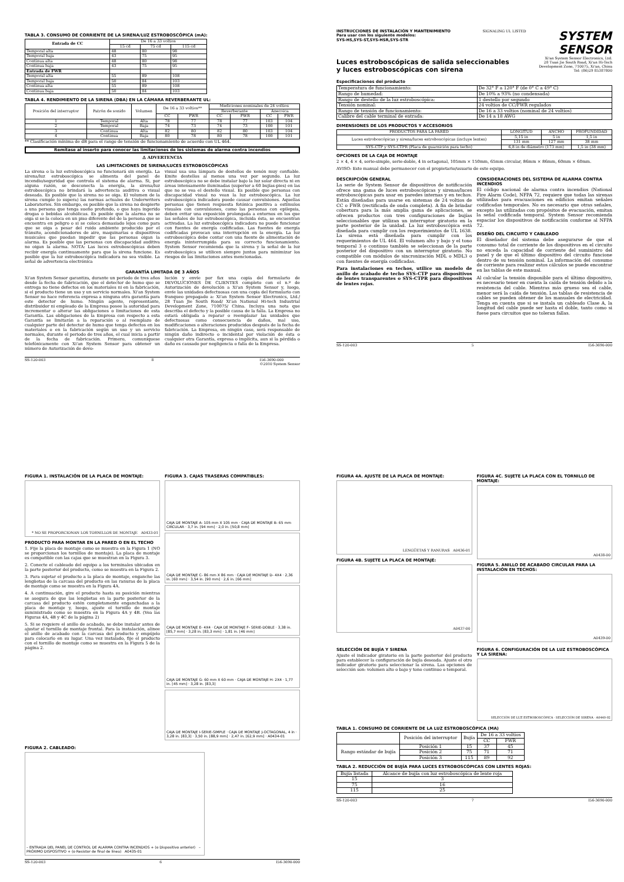TABLA 3. CONSUMO DE CORRIENTE DE LA SIRENA/LUZ ESTROBOSCÓPICA (mA):
| Entrada de CC | De 16 a 33 voltios | | |
| --- | --- | --- | --- |
| | 15 cd | 75 cd | 115 cd |
| Temporal alta | 48 | 80 | 98 |
| Temporal baja | 43 | 75 | 95 |
| Continua alta | 48 | 80 | 98 |
| Continua baja | 43 | 75 | 95 |
| Entrada de FWR | | | |
| Temporal alta | 55 | 89 | 108 |
| Temporal baja | 50 | 84 | 103 |
| Continua alta | 55 | 89 | 108 |
| Continua baja | 50 | 84 | 103 |
TABLA 4. RENDIMIENTO DE LA SIRENA (DBA) EN LA CÁMARA REVERBERANTE UL:
| Posición del interruptor | Patrón de sonido | Volumen | De 16 a 33 voltios** | | Mediciones nominales de 24 voltios | | | |
| --- | --- | --- | --- | --- | --- | --- | --- | --- |
| | | | | | Reverberante | | Anecoica | |
| | | | CC | FWR | CC | FWR | CC | FWR |
| 1 | Temporal | Alta | 78 | 77 | 78 | 77 | 103 | 104 |
| 2 | Temporal | Baja | 74 | 73 | 74 | 73 | 100 | 101 |
| 3 | Continua | Alta | 82 | 80 | 82 | 80 | 103 | 104 |
| 4 | Continua | Baja | 80 | 78 | 80 | 78 | 100 | 101 |
** Clasificación mínima de dB para el rango de tensión de funcionamiento de acuerdo con UL 464.
Remítase al inserto para conocer las limitaciones de los sistemas de alarma contra incendios
⚠ ADVERTENCIA
LAS LIMITACIONES DE SIRENA/LUCES ESTROBOSCÓPICAS
La sirena o la luz estroboscópica no funcionará sin energía. La sirena/luz estroboscópica se alimenta del panel de incendio/seguridad que controla el sistema de alarma. Si, por alguna razón, se desconecta la energía, la sirena/luz estroboscópica no brindará la advertencia auditiva o visual deseada. Es posible que la sirena no se oiga. El volumen de la sirena cumple (o supera) las normas actuales de Underwriters Laboratories. Sin embargo, es posible que la sirena no despierte a una persona que tenga sueño profundo, o que haya ingerido drogas o bebidas alcohólicas. Es posible que la alarma no se oiga si se la coloca en un piso diferente del de la persona que se encuentra en peligro o si se coloca demasiado lejos como para que se oiga a pesar del ruido ambiente producido por el tránsito, acondicionadores de aire, maquinarias o dispositivos musicales que puedan impedir que las personas oigan la alarma. Es posible que las personas con discapacidad auditiva no oigan la alarma. NOTA: Las luces estroboscópicas deben recibir energía continuamente para que la sirena funcione. Es posible que la luz estroboscópica indicadora no sea visible. La señal de advertencia electrónica
visual usa una lámpara de destellos de xenón muy confiable. Emite destellos al menos una vez por segundo. La luz estroboscópica no se debe instalar bajo la luz solar directa ni en áreas intensamente iluminadas (superior a 60 bujías-pies) en las que no se vea el destello visual. Es posible que personas con discapacidad visual no vean la luz estroboscópica. La luz estroboscópica indicadora puede causar convulsiones. Aquellas personas que tienen respuesta fotónica positiva a estímulos visuales con convulsiones, como las personas con epilepsia, deben evitar una exposición prolongada a entornos en los que las señales de luz estroboscópica, incluida ésta, se encuentran activadas. La luz estroboscópica indicadora no puede funcionar con fuentes de energía codificadas. Las fuentes de energía codificadas provocan una interrupción en la energía. La luz estroboscópica debe contar con una fuente de alimentación de energía ininterrumpida para su correcto funcionamiento. System Sensor recomienda que la sirena y la señal de la luz estroboscópica se utilicen siempre juntos para minimizar los riesgos de las limitaciones antes mencionadas.
GARANTÍA LIMITADA DE 3 AÑOS
Xi'an System Sensor garantiza, durante un periodo de tres años desde la fecha de fabricación, que el detector de humo que se entrega no tiene defectos en los materiales ni en la fabricación, si el producto tiene un uso y un servicio normales. Xi'an System Sensor no hace referencia expresa a ninguna otra garantía para este detector de humo. Ningún agente, representante, distribuidor ni empleado de la Empresa posee la autoridad para incrementar o alterar las obligaciones o limitaciones de esta Garantía. Las obligaciones de la Empresa con respecto a esta Garantía se limitarán a la reparación o al reemplazo de cualquier parte del detector de humo que tenga defectos en los materiales o en la fabricación según un uso y un servicio normales, durante el periodo de tres años, el cual inicia a partir de la fecha de fabricación. Primero, comuníquese telefónicamente con Xi'an System Sensor para obtener un número de Autorización de devo-
lución y envíe por fax una copia del formulario de DEVOLUCIONES DE CLIENTES completo con el n.º de Autorización de devolución a Xi'an System Sensor y, luego, envíe las unidades defectuosas con una copia del formulario con franqueo prepagado a: Xi'an System Sensor Electronics, Ltd./ 28 Tuan Jie South Road/ Xi'an National Hi-tech Industrial Development Zone, 710075/ China. Incluya una nota que describa el defecto y la posible causa de la falla. La Empresa no estará obligada a reparar o reemplazar las unidades que defectuosas como consecuencia de daños, mal uso, modificaciones o alteraciones producidos después de la fecha de fabricación. La Empresa, en ningún caso, será responsable de ningún daño indirecto o incidental por violación de ésta o cualquier otra Garantía, expresa o implícita, aun si la pérdida o daño es causado por negligencia o falla de la Empresa.
SS-120-003 8 I56-3690-000
©2010 System Sensor
INSTRUCCIONES DE INSTALACIÓN Y MANTENIMIENTO
Para usar con los siguiente modelos:
SYS-HS,SYS-ST,SYS-HSR,SYS-STR
SIGNALING UL LISTED
SYSTEM
SENSOR
Luces estroboscópicas de salida seleccionables
y luces estroboscópicas con sirena
Xi'an System Sensor Electronics, Ltd.
28 Tuan Jie South Road, Xi'an Hi-Tech
Development Zone, 710075, Xi'an, China
Tel: (86)29 85387800
Especificaciones del producto
| Temperatura de funcionamiento: | De 32° F a 120° F (de 0° C a 49° C) |
| Rango de humedad: | De 10% a 93% (no condensada) |
| Rango de destello de la luz estroboscópica: | 1 destello por segundo |
| Tensión nominal: | 24 voltios de CC/FWR regulados |
| Rango de tensión de funcionamiento: | De 16 a 33 voltios (nominal de 24 voltios) |
| Calibre del cable terminal de entrada: | De 14 a 18 AWG |
DIMENSIONES DE LOS PRODUCTOS Y ACCESORIOS
| PRODUCTOS PARA LA PARED | LONGITUD | ANCHO | PROFUNDIDAD |
| --- | --- | --- | --- |
| Luces estroboscópicas y sirena/luces estroboscópicas (incluye lentes) | 5,15 in | 5 in | 1,5 in |
| | 131 mm | 127 mm | 38 mm |
| SYS-CTP y SYS-CTPR (Placa de guarnición para techo) | 6,8 in de diámetro (173 mm) | | 1,5 in (38 mm) |
OPCIONES DE LA CAJA DE MONTAJE
2 × 4, 4 × 4, serie-simple, serie-doble, 4 in octagonal, 105mm × 150mm, 65mm circular, 86mm × 86mm, 60mm × 60mm.
AVISO: Este manual debe permanecer con el propietario/usuario de este equipo.
DESCRIPCIÓN GENERAL
La serie de System Sensor de dispositivos de notificación ofrece una gama de luces estroboscópicas y sirenas/luces estroboscópicas para usar en paredes internas y en techos. Están diseñadas para usarse en sistemas de 24 voltios de CC o FWR (rectificada de onda completa). A fin de brindar cobertura para la más amplia gama de aplicaciones, se ofrecen productos con tres configuraciones de bujías seleccionables que utilizan un interruptor giratorio en la parte posterior de la unidad. La luz estroboscópica está diseñada para cumplir con los requerimientos de UL 1638. La sirena está diseñada para cumplir con los requerimientos de UL 464. El volumen alto y bajo y el tono temporal 3 o continuo también se seleccionan de la parte posterior del dispositivo con un interruptor giratorio. No compatible con módulos de sincronización MDL o MDL3 o con fuentes de energía codificadas.
Para instalaciones en techos, utilice un modelo de anillo de acabado de techo SYS-CTP para dispositivos de lentes transparentes o SYS-CTPR para dispositivos de lentes rojas.
CONSIDERACIONES DEL SISTEMA DE ALARMA CONTRA INCENDIOS
El código nacional de alarma contra incendios (National Fire Alarm Code), NFPA 72, requiere que todas las sirenas utilizadas para evacuaciones en edificios emitan señales codificadas temporales. No es necesario que otras señales, excepto las utilizadas con propósitos de evacuación, emitan la señal codificada temporal. System Sensor recomienda espaciar los dispositivos de notificación conforme al NFPA 72.
DISEÑO DEL CIRCUITO Y CABLEADO
El diseñador del sistema debe asegurarse de que el consumo total de corriente de los dispositivos en el circuito no exceda la capacidad de corriente del suministro del panel y de que el último dispositivo del circuito funcione dentro de su tensión nominal. La información del consumo de corriente para realizar estos cálculos se puede encontrar en las tablas de este manual.
Al calcular la tensión disponible para el último dispositivo, es necesario tener en cuenta la caída de tensión debido a la resistencia del cable. Mientras más grueso sea el cable, menor será la caída de tensión. Las tablas de resistencia de cables se pueden obtener de los manuales de electricidad. Tenga en cuenta que si se instala un cableado Clase A, la longitud del cable puede ser hasta el doble, tanto como si fuese para circuitos que no toleran fallas.
SS-120-003 5 I56-3690-000
FIGURA 1. INSTALACIÓN DE LA PLACA DE MONTAJE:
* NO SE PROPORCIONAN LOS TORNILLOS DE MONTAJE A0433-01
PRODUCTO PARA MONTAR EN LA PARED O EN EL TECHO
1. Fije la placa de montaje como se muestra en la Figura 1 (NO se proporcionan los tornillos de montaje). La placa de montaje es compatible con las cajas que se muestran en la Figura 3.
2. Conecte el cableado del equipo a los terminales ubicados en la parte posterior del producto, como se muestra en la Figura 2.
3. Para sujetar el producto a la placa de montaje, enganche las lengüetas de la carcasa del producto en las ranuras de la placa de montaje como se muestra en la Figura 4A.
4. A continuación, gire el producto hasta su posición mientras se asegura de que las lengüetas en la parte posterior de la carcasa del producto estén completamente enganchadas a la placa de montaje y, luego, ajuste el tornillo de montaje suministrado como se muestra en la Figura 4A y 4B. (Vea las Figuras 4A, 4B y 4C de la página 2)
5. Si se requiere el anillo de acabado, se debe instalar antes de ajustar el tornillo de montaje frontal. Para la instalación, alinee el anillo de acabado con la carcasa del producto y empújelo para colocarlo en su lugar. Una vez instalado, fije el producto con el tornillo de montaje como se muestra en la Figura 5 de la página 2.
FIGURA 3. CAJAS TRASERAS COMPATIBLES:
CAJA DE MONTAJE A- 105 mm X 105 mm · CAJA DE MONTAJE B- 65 mm CIRCULAR · 3,7 in. [94 mm] · 2,0 in. [50,8 mm]
CAJA DE MONTAJE C- 86 mm X 86 mm · CAJA DE MONTAJE D- 4X4 · 2,36 in. [60 mm] · 3,54 in. [90 mm] · 2,6 in. [66 mm]
CAJA DE MONTAJE E- 4X4 · CAJA DE MONTAJE F- SERIE-DOBLE · 3,38 in. [85,7 mm] · 3,28 in. [83,3 mm] · 1,81 in. [46 mm]
CAJA DE MONTAJE G- 60 mm X 60 mm · CAJA DE MONTAJE H- 2X4 · 1,77 in. [45 mm] · 3,28 in. [83,3]
CAJA DE MONTAJE I-SERIE-SIMPLE · CAJA DE MONTAJE J-OCTAGONAL, 4 in · 3,28 in. [83,3] · 3,50 in. [88,9 mm] · 2,47 in. [62,9 mm] · A0434-01
FIGURA 2. CABLEADO:
– ENTRADA DEL PANEL DE CONTROL DE ALARMA CONTRA INCENDIOS + (o Dispositivo anterior) – PRÓXIMO DISPOSITIVO + (o Resistor de final de línea) A0435-01
SS-120-003 6 I56-3690-000
FIGURA 4A. AJUSTE DE LA PLACA DE MONTAJE:
LENGÜETAS Y RANURAS A0436-01
FIGURA 4B. SUJETE LA PLACA DE MONTAJE:
A0437-00
FIGURA 4C. SUJETE LA PLACA CON EL TORNILLO DE MONTAJE:
A0438-00
FIGURA 5. ANILLO DE ACABADO CIRCULAR PARA LA INSTALACIÓN EN TECHOS:
A0439-00
SELECCIÓN DE BUJÍA Y SIRENA
Ajuste el indicador giratorio en la parte posterior del producto para establecer la configuración de bujía deseada. Ajuste el otro indicador giratorio para seleccionar la sirena. Las opciones de selección son: volumen alto o bajo y tono continuo o temporal.
FIGURA 6. CONFIGURACIÓN DE LA LUZ ESTROBOSCÓPICA Y LA SIRENA:
SELECCIÓN DE LUZ ESTROBOSCÓPICA · SELECCIÓN DE SIRENA · A0440-02
TABLA 1. CONSUMO DE CORRIENTE DE LA LUZ ESTROBOSCÓPICA (MA)
| | Posición del interruptor | Bujía | De 16 a 33 voltios | |
| --- | --- | --- | --- | --- |
| | | | CC | FWR |
| Rango estándar de bujía | Posición 1 | 15 | 37 | 45 |
| | Posición 2 | 75 | 71 | 71 |
| | Posición 3 | 115 | 89 | 92 |
TABLA 2. REDUCCIÓN DE BUJÍA PARA LUCES ESTROBOSCÓPICAS CON LENTES ROJAS:
| Bujía listada | Alcance de bujía con luz estroboscópica de lente roja |
| --- | --- |
| 15 | 3 |
| 75 | 16 |
| 115 | 25 |
SS-120-003 7 I56-3690-000